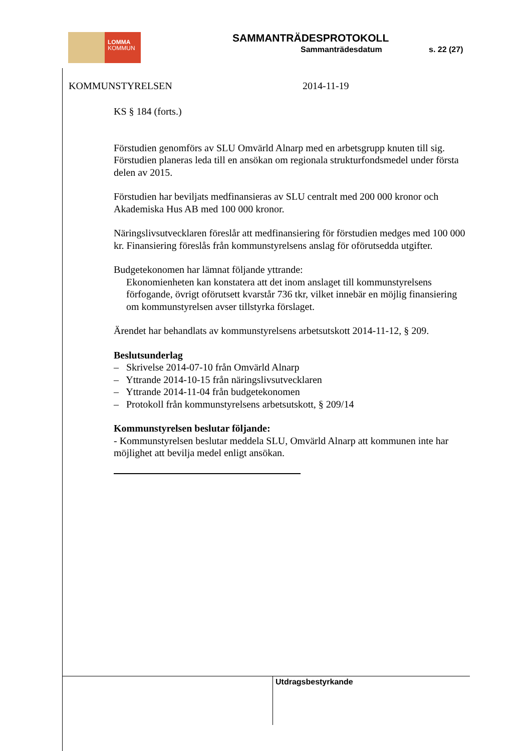LOMMA
KOMMUN
SAMMANTRÄDESPROTOKOLL
Sammanträdesdatum s. 22 (27)
KOMMUNSTYRELSEN 2014-11-19
KS § 184 (forts.)
Förstudien genomförs av SLU Omvärld Alnarp med en arbetsgrupp knuten till sig. Förstudien planeras leda till en ansökan om regionala strukturfondsmedel under första delen av 2015.
Förstudien har beviljats medfinansieras av SLU centralt med 200 000 kronor och Akademiska Hus AB med 100 000 kronor.
Näringslivsutvecklaren föreslår att medfinansiering för förstudien medges med 100 000 kr. Finansiering föreslås från kommunstyrelsens anslag för oförutsedda utgifter.
Budgetekonomen har lämnat följande yttrande:
Ekonomienheten kan konstatera att det inom anslaget till kommunstyrelsens förfogande, övrigt oförutsett kvarstår 736 tkr, vilket innebär en möjlig finansiering om kommunstyrelsen avser tillstyrka förslaget.
Ärendet har behandlats av kommunstyrelsens arbetsutskott 2014-11-12, § 209.
Beslutsunderlag
– Skrivelse 2014-07-10 från Omvärld Alnarp
– Yttrande 2014-10-15 från näringslivsutvecklaren
– Yttrande 2014-11-04 från budgetekonomen
– Protokoll från kommunstyrelsens arbetsutskott, § 209/14
Kommunstyrelsen beslutar följande:
- Kommunstyrelsen beslutar meddela SLU, Omvärld Alnarp att kommunen inte har möjlighet att bevilja medel enligt ansökan.
Utdragsbestyrkande